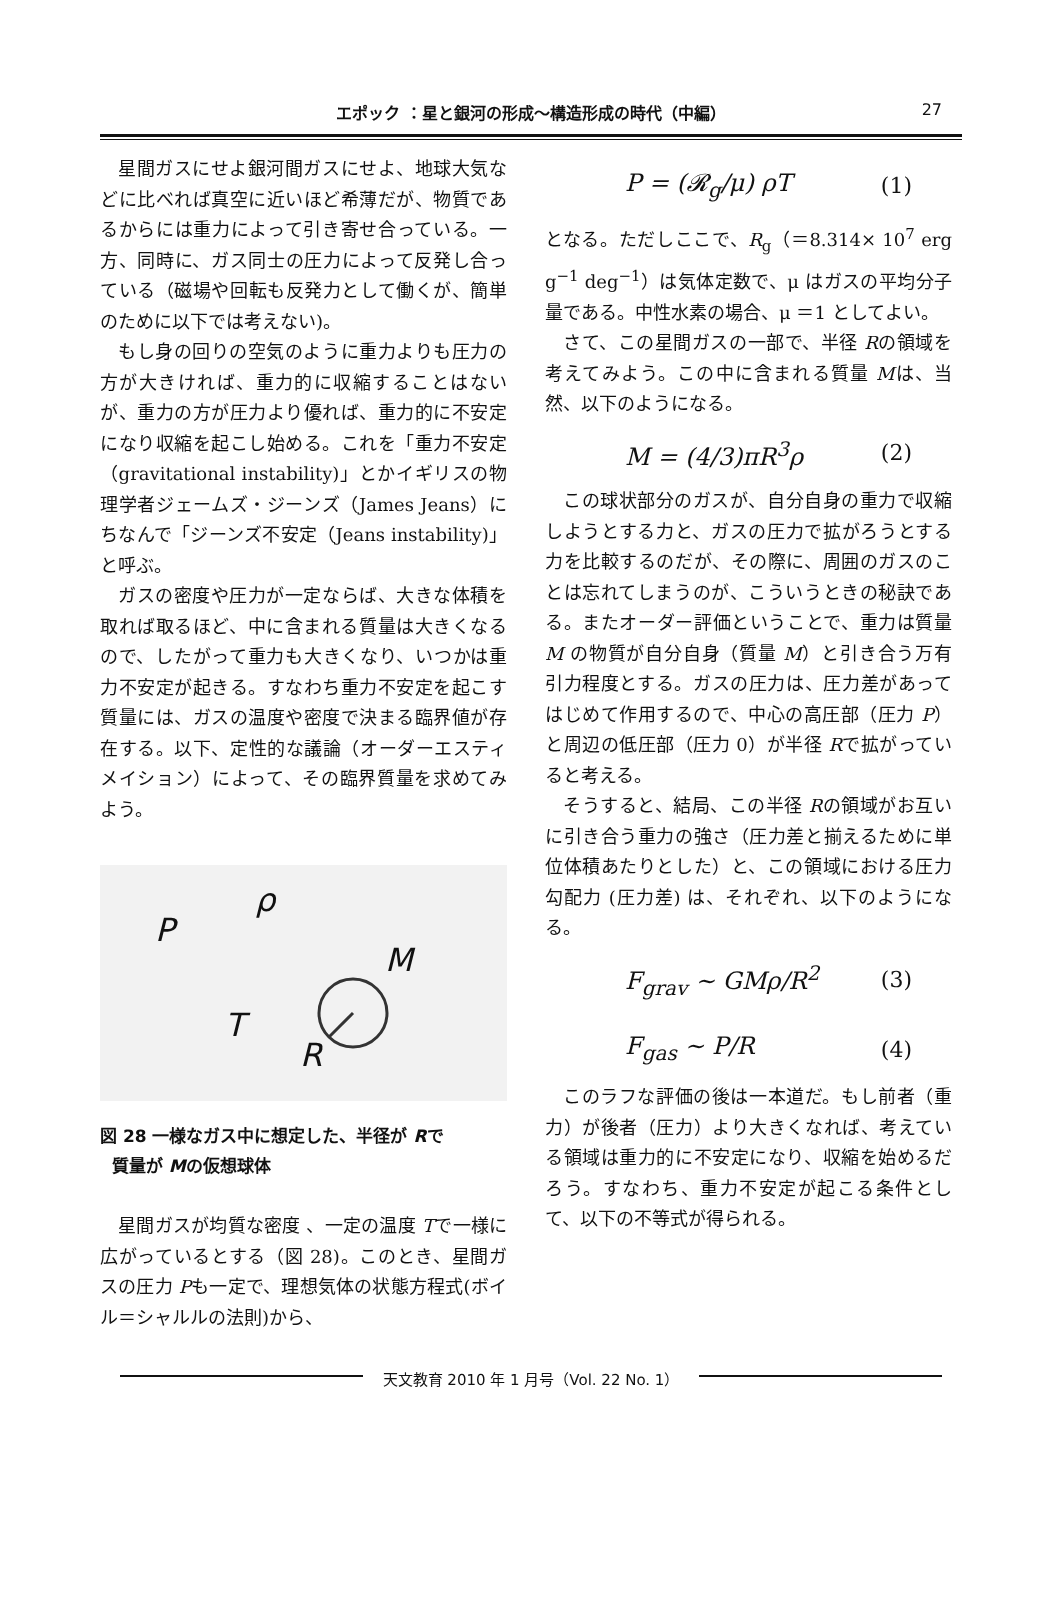エポック ：星と銀河の形成〜構造形成の時代（中編） 27
星間ガスにせよ銀河間ガスにせよ、地球大気などに比べれば真空に近いほど希薄だが、物質であるからには重力によって引き寄せ合っている。一方、同時に、ガス同士の圧力によって反発し合っている（磁場や回転も反発力として働くが、簡単のために以下では考えない)。
もし身の回りの空気のように重力よりも圧力の方が大きければ、重力的に収縮することはないが、重力の方が圧力より優れば、重力的に不安定になり収縮を起こし始める。これを「重力不安定（gravitational instability)」とかイギリスの物理学者ジェームズ・ジーンズ（James Jeans）にちなんで「ジーンズ不安定（Jeans instability)」と呼ぶ。
ガスの密度や圧力が一定ならば、大きな体積を取れば取るほど、中に含まれる質量は大きくなるので、したがって重力も大きくなり、いつかは重力不安定が起きる。すなわち重力不安定を起こす質量には、ガスの温度や密度で決まる臨界値が存在する。以下、定性的な議論（オーダーエスティメイション）によって、その臨界質量を求めてみよう。
P
ρ
M
T
R
図 28 一様なガス中に想定した、半径が Rで
質量が Mの仮想球体
星間ガスが均質な密度 、一定の温度 Tで一様に広がっているとする（図 28)。このとき、星間ガスの圧力 Pも一定で、理想気体の状態方程式(ボイル＝シャルルの法則)から、
P = (𝓡<sub>g</sub>/μ) ρT (1)
となる。ただしここで、R<sub>g</sub>（＝8.314× 10<sup>7</sup> erg g<sup>−1</sup> deg<sup>−1</sup>）は気体定数で、μ はガスの平均分子量である。中性水素の場合、μ ＝1 としてよい。
さて、この星間ガスの一部で、半径 Rの領域を考えてみよう。この中に含まれる質量 Mは、当然、以下のようになる。
M = (4/3)πR<sup>3</sup>ρ (2)
この球状部分のガスが、自分自身の重力で収縮しようとする力と、ガスの圧力で拡がろうとする力を比較するのだが、その際に、周囲のガスのことは忘れてしまうのが、こういうときの秘訣である。またオーダー評価ということで、重力は質量 M の物質が自分自身（質量 M）と引き合う万有引力程度とする。ガスの圧力は、圧力差があってはじめて作用するので、中心の高圧部（圧力 P）と周辺の低圧部（圧力 0）が半径 Rで拡がっていると考える。
そうすると、結局、この半径 Rの領域がお互いに引き合う重力の強さ（圧力差と揃えるために単位体積あたりとした）と、この領域における圧力勾配力 (圧力差) は、それぞれ、以下のようになる。
F<sub>grav</sub> ∼ GMρ/R<sup>2</sup> (3)
F<sub>gas</sub> ∼ P/R (4)
このラフな評価の後は一本道だ。もし前者（重力）が後者（圧力）より大きくなれば、考えている領域は重力的に不安定になり、収縮を始めるだろう。すなわち、重力不安定が起こる条件として、以下の不等式が得られる。
天文教育 2010 年 1 月号（Vol. 22 No. 1）